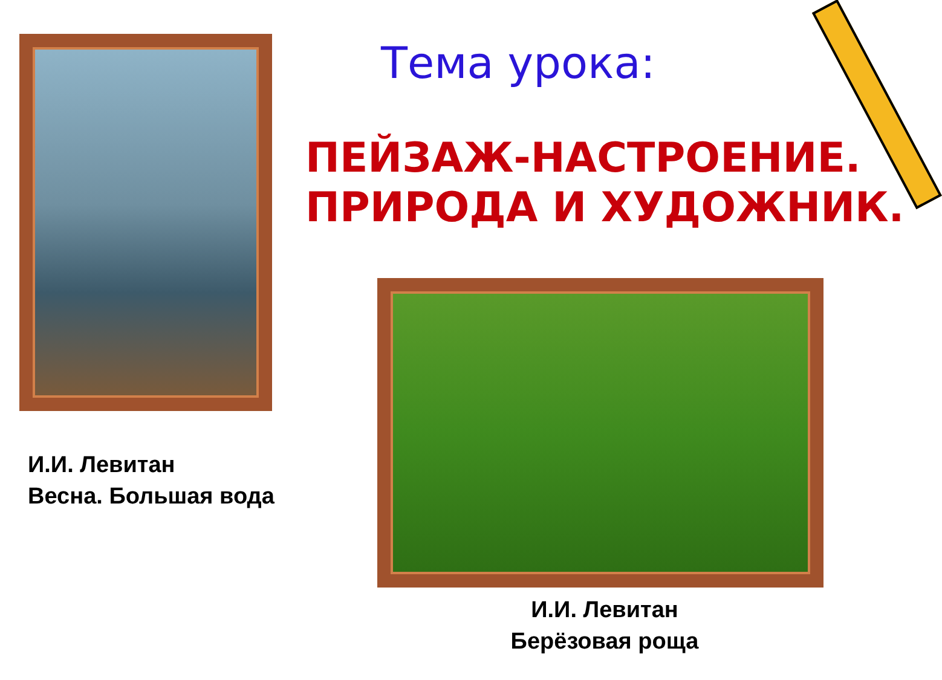Тема урока:
ПЕЙЗАЖ-НАСТРОЕНИЕ.
ПРИРОДА И ХУДОЖНИК.
И.И. Левитан
Весна. Большая вода
И.И. Левитан
Берёзовая роща